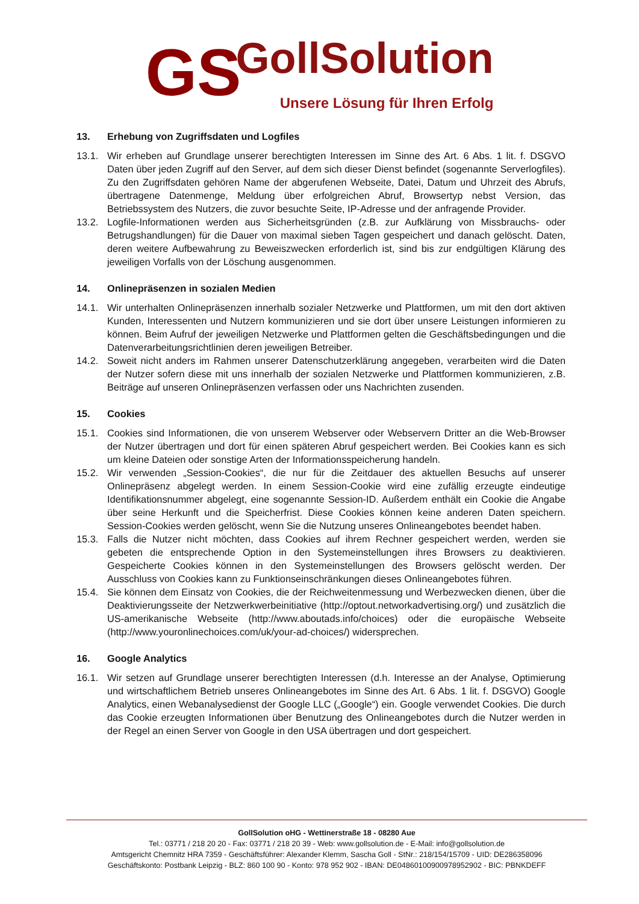GS
GollSolution
Unsere Lösung für Ihren Erfolg
13. Erhebung von Zugriffsdaten und Logfiles
13.1. Wir erheben auf Grundlage unserer berechtigten Interessen im Sinne des Art. 6 Abs. 1 lit. f. DSGVO Daten über jeden Zugriff auf den Server, auf dem sich dieser Dienst befindet (sogenannte Serverlogfiles). Zu den Zugriffsdaten gehören Name der abgerufenen Webseite, Datei, Datum und Uhrzeit des Abrufs, übertragene Datenmenge, Meldung über erfolgreichen Abruf, Browsertyp nebst Version, das Betriebssystem des Nutzers, die zuvor besuchte Seite, IP-Adresse und der anfragende Provider.
13.2. Logfile-Informationen werden aus Sicherheitsgründen (z.B. zur Aufklärung von Missbrauchs- oder Betrugshandlungen) für die Dauer von maximal sieben Tagen gespeichert und danach gelöscht. Daten, deren weitere Aufbewahrung zu Beweiszwecken erforderlich ist, sind bis zur endgültigen Klärung des jeweiligen Vorfalls von der Löschung ausgenommen.
14. Onlinepräsenzen in sozialen Medien
14.1. Wir unterhalten Onlinepräsenzen innerhalb sozialer Netzwerke und Plattformen, um mit den dort aktiven Kunden, Interessenten und Nutzern kommunizieren und sie dort über unsere Leistungen informieren zu können. Beim Aufruf der jeweiligen Netzwerke und Plattformen gelten die Geschäftsbedingungen und die Datenverarbeitungsrichtlinien deren jeweiligen Betreiber.
14.2. Soweit nicht anders im Rahmen unserer Datenschutzerklärung angegeben, verarbeiten wird die Daten der Nutzer sofern diese mit uns innerhalb der sozialen Netzwerke und Plattformen kommunizieren, z.B. Beiträge auf unseren Onlinepräsenzen verfassen oder uns Nachrichten zusenden.
15. Cookies
15.1. Cookies sind Informationen, die von unserem Webserver oder Webservern Dritter an die Web-Browser der Nutzer übertragen und dort für einen späteren Abruf gespeichert werden. Bei Cookies kann es sich um kleine Dateien oder sonstige Arten der Informationsspeicherung handeln.
15.2. Wir verwenden „Session-Cookies“, die nur für die Zeitdauer des aktuellen Besuchs auf unserer Onlinepräsenz abgelegt werden. In einem Session-Cookie wird eine zufällig erzeugte eindeutige Identifikationsnummer abgelegt, eine sogenannte Session-ID. Außerdem enthält ein Cookie die Angabe über seine Herkunft und die Speicherfrist. Diese Cookies können keine anderen Daten speichern. Session-Cookies werden gelöscht, wenn Sie die Nutzung unseres Onlineangebotes beendet haben.
15.3. Falls die Nutzer nicht möchten, dass Cookies auf ihrem Rechner gespeichert werden, werden sie gebeten die entsprechende Option in den Systemeinstellungen ihres Browsers zu deaktivieren. Gespeicherte Cookies können in den Systemeinstellungen des Browsers gelöscht werden. Der Ausschluss von Cookies kann zu Funktionseinschränkungen dieses Onlineangebotes führen.
15.4. Sie können dem Einsatz von Cookies, die der Reichweitenmessung und Werbezwecken dienen, über die Deaktivierungsseite der Netzwerkwerbeinitiative (http://optout.networkadvertising.org/) und zusätzlich die US-amerikanische Webseite (http://www.aboutads.info/choices) oder die europäische Webseite (http://www.youronlinechoices.com/uk/your-ad-choices/) widersprechen.
16. Google Analytics
16.1. Wir setzen auf Grundlage unserer berechtigten Interessen (d.h. Interesse an der Analyse, Optimierung und wirtschaftlichem Betrieb unseres Onlineangebotes im Sinne des Art. 6 Abs. 1 lit. f. DSGVO) Google Analytics, einen Webanalysedienst der Google LLC („Google“) ein. Google verwendet Cookies. Die durch das Cookie erzeugten Informationen über Benutzung des Onlineangebotes durch die Nutzer werden in der Regel an einen Server von Google in den USA übertragen und dort gespeichert.
GollSolution oHG - Wettinerstraße 18 - 08280 Aue
Tel.: 03771 / 218 20 20 - Fax: 03771 / 218 20 39 - Web: www.gollsolution.de - E-Mail: info@gollsolution.de
Amtsgericht Chemnitz HRA 7359 - Geschäftsführer: Alexander Klemm, Sascha Goll - StNr.: 218/154/15709 - UID: DE286358096
Geschäftskonto: Postbank Leipzig - BLZ: 860 100 90 - Konto: 978 952 902 - IBAN: DE04860100900978952902 - BIC: PBNKDEFF